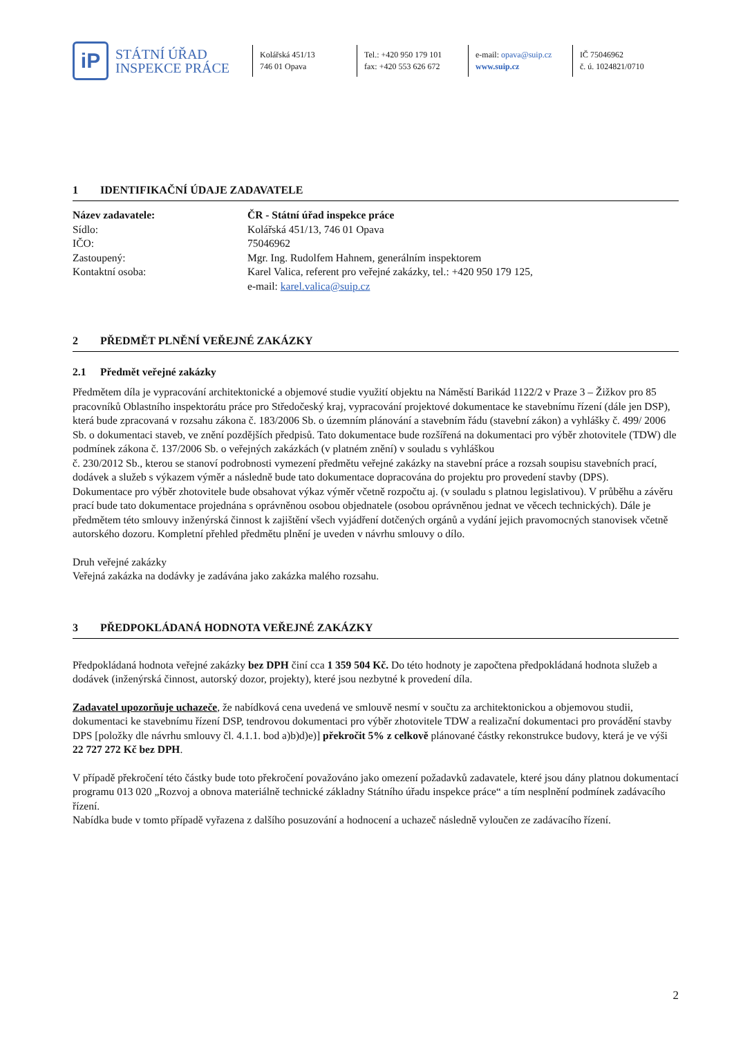iP
STÁTNÍ ÚŘAD
INSPEKCE PRÁCE
Kolářská 451/13
746 01 Opava
Tel.: +420 950 179 101
fax: +420 553 626 672
e-mail: opava@suip.cz
www.suip.cz
IČ 75046962
č. ú. 1024821/0710
1 IDENTIFIKAČNÍ ÚDAJE ZADAVATELE
Název zadavatele: ČR - Státní úřad inspekce práce
Sídlo:
Kolářská 451/13, 746 01 Opava
IČO:
75046962
Zastoupený:
Mgr. Ing. Rudolfem Hahnem, generálním inspektorem
Kontaktní osoba:
Karel Valica, referent pro veřejné zakázky, tel.: +420 950 179 125,
e-mail: karel.valica@suip.cz
2 PŘEDMĚT PLNĚNÍ VEŘEJNÉ ZAKÁZKY
2.1 Předmět veřejné zakázky
Předmětem díla je vypracování architektonické a objemové studie využití objektu na Náměstí Barikád 1122/2 v Praze 3 – Žižkov pro 85 pracovníků Oblastního inspektorátu práce pro Středočeský kraj, vypracování projektové dokumentace ke stavebnímu řízení (dále jen DSP), která bude zpracovaná v rozsahu zákona č. 183/2006 Sb. o územním plánování a stavebním řádu (stavební zákon) a vyhlášky č. 499/ 2006 Sb. o dokumentaci staveb, ve znění pozdějších předpisů. Tato dokumentace bude rozšířená na dokumentaci pro výběr zhotovitele (TDW) dle podmínek zákona č. 137/2006 Sb. o veřejných zakázkách (v platném znění) v souladu s vyhláškou
č. 230/2012 Sb., kterou se stanoví podrobnosti vymezení předmětu veřejné zakázky na stavební práce a rozsah soupisu stavebních prací, dodávek a služeb s výkazem výměr a následně bude tato dokumentace dopracována do projektu pro provedení stavby (DPS).
Dokumentace pro výběr zhotovitele bude obsahovat výkaz výměr včetně rozpočtu aj. (v souladu s platnou legislativou). V průběhu a závěru prací bude tato dokumentace projednána s oprávněnou osobou objednatele (osobou oprávněnou jednat ve věcech technických). Dále je předmětem této smlouvy inženýrská činnost k zajištění všech vyjádření dotčených orgánů a vydání jejich pravomocných stanovisek včetně autorského dozoru. Kompletní přehled předmětu plnění je uveden v návrhu smlouvy o dílo.
Druh veřejné zakázky
Veřejná zakázka na dodávky je zadávána jako zakázka malého rozsahu.
3 PŘEDPOKLÁDANÁ HODNOTA VEŘEJNÉ ZAKÁZKY
Předpokládaná hodnota veřejné zakázky bez DPH činí cca 1 359 504 Kč. Do této hodnoty je započtena předpokládaná hodnota služeb a dodávek (inženýrská činnost, autorský dozor, projekty), které jsou nezbytné k provedení díla.
Zadavatel upozorňuje uchazeče, že nabídková cena uvedená ve smlouvě nesmí v součtu za architektonickou a objemovou studii, dokumentaci ke stavebnímu řízení DSP, tendrovou dokumentaci pro výběr zhotovitele TDW a realizační dokumentaci pro provádění stavby DPS [položky dle návrhu smlouvy čl. 4.1.1. bod a)b)d)e)] překročit 5% z celkově plánované částky rekonstrukce budovy, která je ve výši 22 727 272 Kč bez DPH.
V případě překročení této částky bude toto překročení považováno jako omezení požadavků zadavatele, které jsou dány platnou dokumentací programu 013 020 „Rozvoj a obnova materiálně technické základny Státního úřadu inspekce práce“ a tím nesplnění podmínek zadávacího řízení.
Nabídka bude v tomto případě vyřazena z dalšího posuzování a hodnocení a uchazeč následně vyloučen ze zadávacího řízení.
2